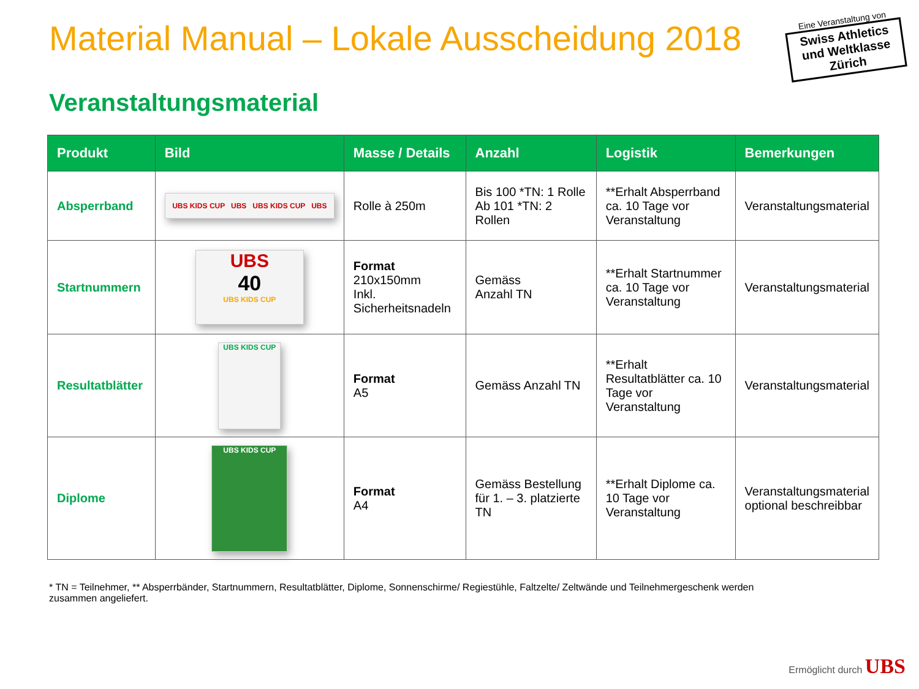Material Manual – Lokale Ausscheidung 2018
Eine Veranstaltung von
Swiss Athletics und Weltklasse Zürich
Veranstaltungsmaterial
| Produkt | Bild | Masse / Details | Anzahl | Logistik | Bemerkungen |
| --- | --- | --- | --- | --- | --- |
| Absperrband | UBS KIDS CUP UBS UBS KIDS CUP UBS | Rolle à 250m | Bis 100 *TN: 1 Rolle Ab 101 *TN: 2 Rollen | **Erhalt Absperrband ca. 10 Tage vor Veranstaltung | Veranstaltungsmaterial |
| Startnummern | UBS 40 UBS KIDS CUP | Format 210x150mm Inkl. Sicherheitsnadeln | Gemäss Anzahl TN | **Erhalt Startnummer ca. 10 Tage vor Veranstaltung | Veranstaltungsmaterial |
| Resultatblätter | UBS KIDS CUP | Format A5 | Gemäss Anzahl TN | **Erhalt Resultatblätter ca. 10 Tage vor Veranstaltung | Veranstaltungsmaterial |
| Diplome | UBS KIDS CUP | Format A4 | Gemäss Bestellung für 1. – 3. platzierte TN | **Erhalt Diplome ca. 10 Tage vor Veranstaltung | Veranstaltungsmaterial optional beschreibbar |
* TN = Teilnehmer, ** Absperrbänder, Startnummern, Resultatblätter, Diplome, Sonnenschirme/ Regiestühle, Faltzelte/ Zeltwände und Teilnehmergeschenk werden zusammen angeliefert.
Ermöglicht durch UBS